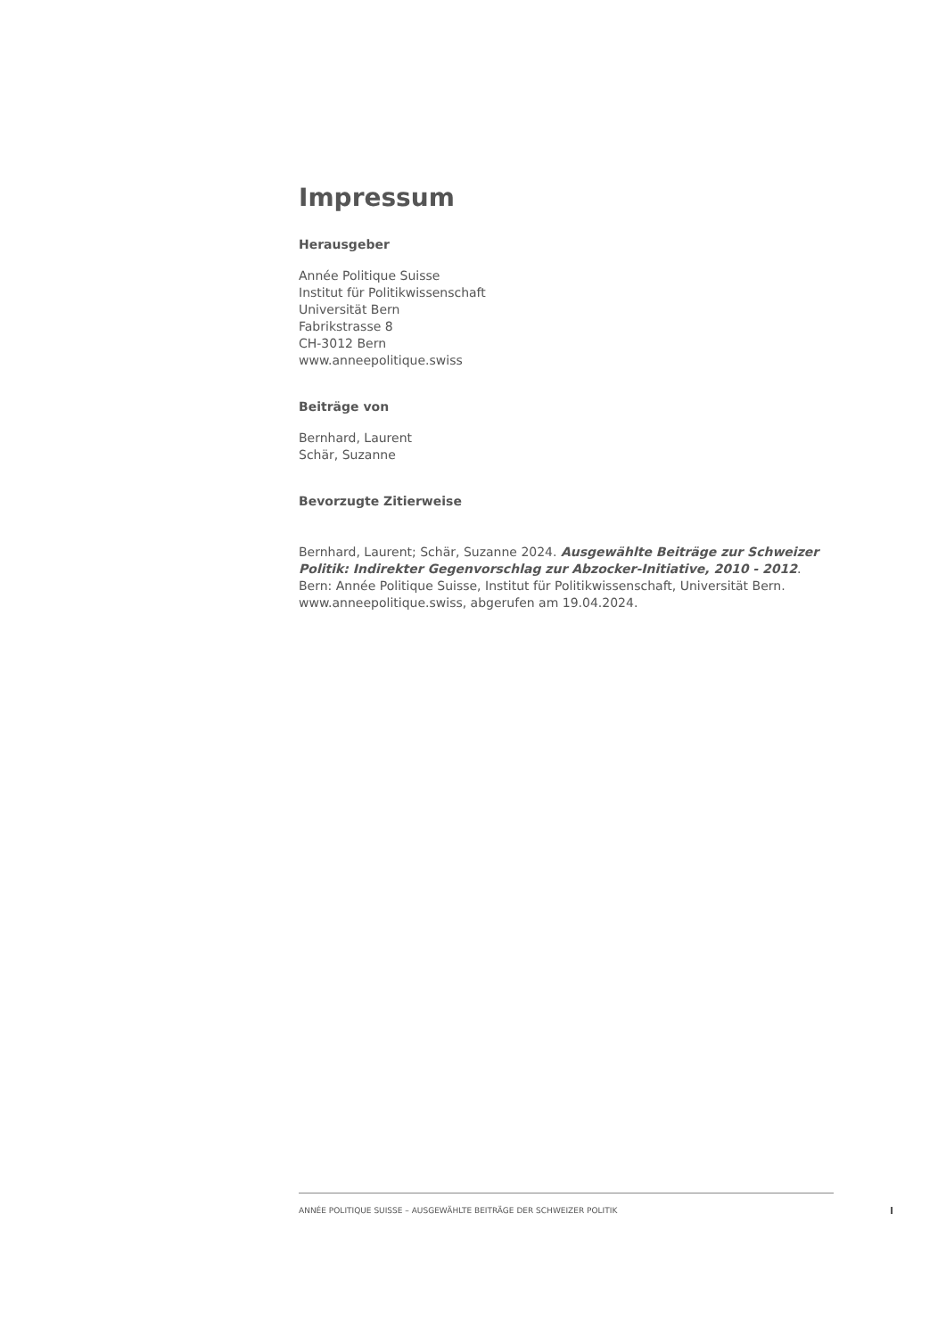Impressum
Herausgeber
Année Politique Suisse
Institut für Politikwissenschaft
Universität Bern
Fabrikstrasse 8
CH-3012 Bern
www.anneepolitique.swiss
Beiträge von
Bernhard, Laurent
Schär, Suzanne
Bevorzugte Zitierweise
Bernhard, Laurent; Schär, Suzanne 2024. Ausgewählte Beiträge zur Schweizer Politik: Indirekter Gegenvorschlag zur Abzocker-Initiative, 2010 - 2012. Bern: Année Politique Suisse, Institut für Politikwissenschaft, Universität Bern. www.anneepolitique.swiss, abgerufen am 19.04.2024.
ANNÉE POLITIQUE SUISSE – AUSGEWÄHLTE BEITRÄGE DER SCHWEIZER POLITIK
I